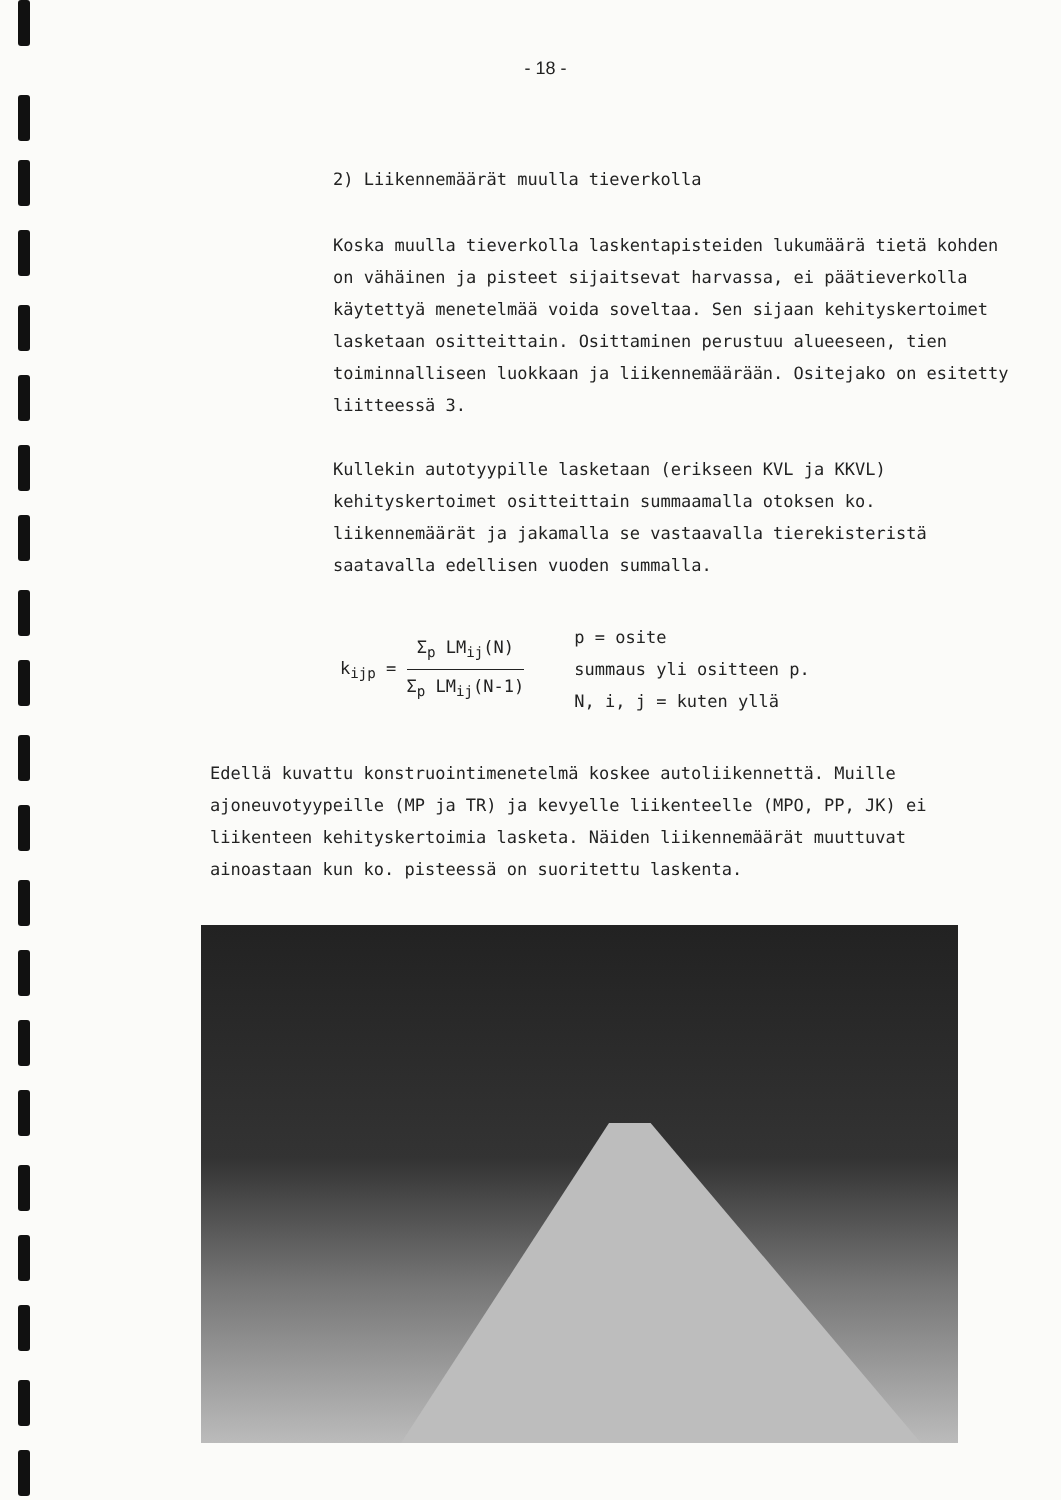- 18 -
2) Liikennemäärät muulla tieverkolla
Koska muulla tieverkolla laskentapisteiden lukumäärä tietä kohden on vähäinen ja pisteet sijaitsevat harvassa, ei päätieverkolla käytettyä menetelmää voida soveltaa. Sen sijaan kehityskertoimet lasketaan ositteittain. Osittaminen perustuu alueeseen, tien toiminnalliseen luokkaan ja liikennemäärään. Ositejako on esitetty liitteessä 3.
Kullekin autotyypille lasketaan (erikseen KVL ja KKVL) kehityskertoimet ositteittain summaamalla otoksen ko. liikennemäärät ja jakamalla se vastaavalla tierekisteristä saatavalla edellisen vuoden summalla.
k<sub>ijp</sub> =
Σ<sub>p</sub> LM<sub>ij</sub>(N)
Σ<sub>p</sub> LM<sub>ij</sub>(N-1)
p = osite
summaus yli ositteen p.
N, i, j = kuten yllä
Edellä kuvattu konstruointimenetelmä koskee autoliikennettä. Muille ajoneuvotyypeille (MP ja TR) ja kevyelle liikenteelle (MPO, PP, JK) ei liikenteen kehityskertoimia lasketa. Näiden liikennemäärät muuttuvat ainoastaan kun ko. pisteessä on suoritettu laskenta.